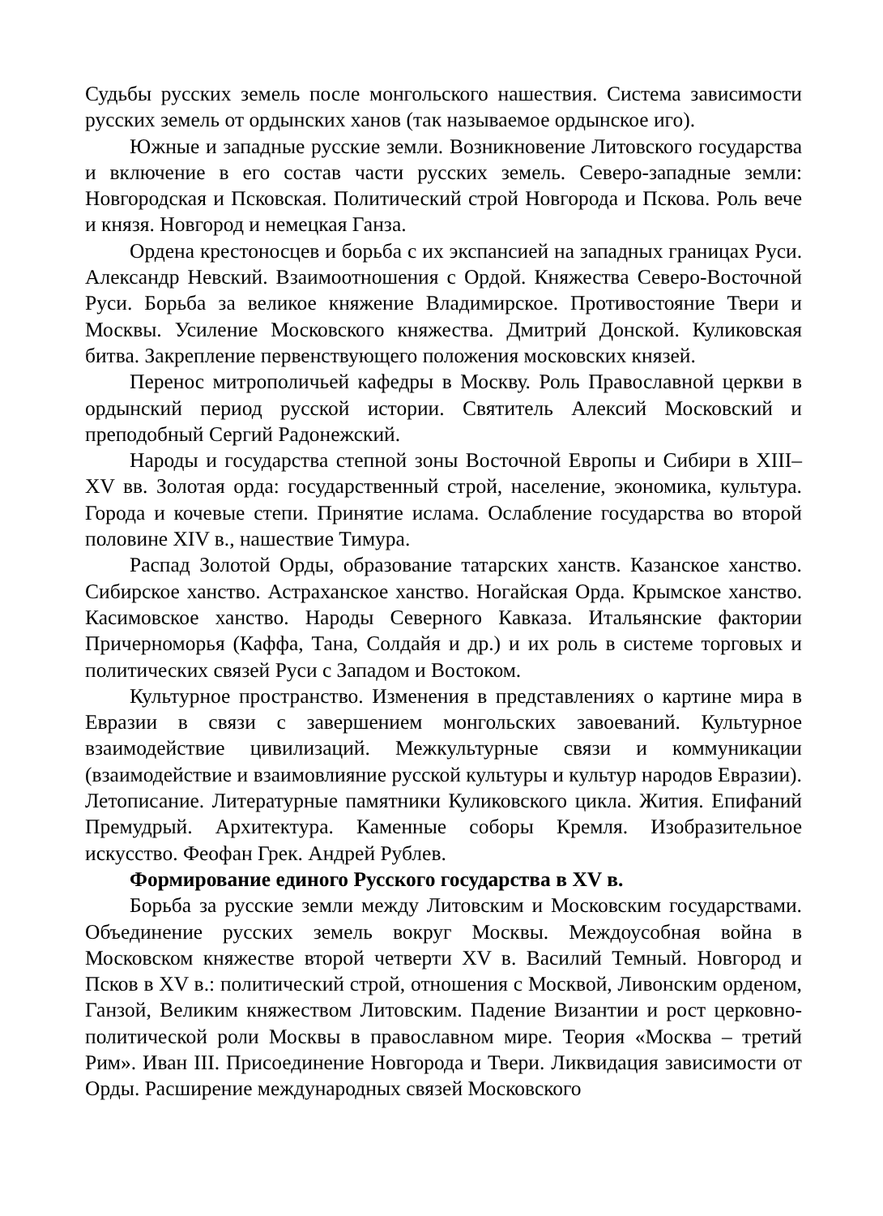Судьбы русских земель после монгольского нашествия. Система зависимости русских земель от ордынских ханов (так называемое ордынское иго).
Южные и западные русские земли. Возникновение Литовского государства и включение в его состав части русских земель. Северо-западные земли: Новгородская и Псковская. Политический строй Новгорода и Пскова. Роль вече и князя. Новгород и немецкая Ганза.
Ордена крестоносцев и борьба с их экспансией на западных границах Руси. Александр Невский. Взаимоотношения с Ордой. Княжества Северо-Восточной Руси. Борьба за великое княжение Владимирское. Противостояние Твери и Москвы. Усиление Московского княжества. Дмитрий Донской. Куликовская битва. Закрепление первенствующего положения московских князей.
Перенос митрополичьей кафедры в Москву. Роль Православной церкви в ордынский период русской истории. Святитель Алексий Московский и преподобный Сергий Радонежский.
Народы и государства степной зоны Восточной Европы и Сибири в XIII–XV вв. Золотая орда: государственный строй, население, экономика, культура. Города и кочевые степи. Принятие ислама. Ослабление государства во второй половине XIV в., нашествие Тимура.
Распад Золотой Орды, образование татарских ханств. Казанское ханство. Сибирское ханство. Астраханское ханство. Ногайская Орда. Крымское ханство. Касимовское ханство. Народы Северного Кавказа. Итальянские фактории Причерноморья (Каффа, Тана, Солдайя и др.) и их роль в системе торговых и политических связей Руси с Западом и Востоком.
Культурное пространство. Изменения в представлениях о картине мира в Евразии в связи с завершением монгольских завоеваний. Культурное взаимодействие цивилизаций. Межкультурные связи и коммуникации (взаимодействие и взаимовлияние русской культуры и культур народов Евразии). Летописание. Литературные памятники Куликовского цикла. Жития. Епифаний Премудрый. Архитектура. Каменные соборы Кремля. Изобразительное искусство. Феофан Грек. Андрей Рублев.
Формирование единого Русского государства в XV в.
Борьба за русские земли между Литовским и Московским государствами. Объединение русских земель вокруг Москвы. Междоусобная война в Московском княжестве второй четверти XV в. Василий Темный. Новгород и Псков в XV в.: политический строй, отношения с Москвой, Ливонским орденом, Ганзой, Великим княжеством Литовским. Падение Византии и рост церковно-политической роли Москвы в православном мире. Теория «Москва – третий Рим». Иван III. Присоединение Новгорода и Твери. Ликвидация зависимости от Орды. Расширение международных связей Московского